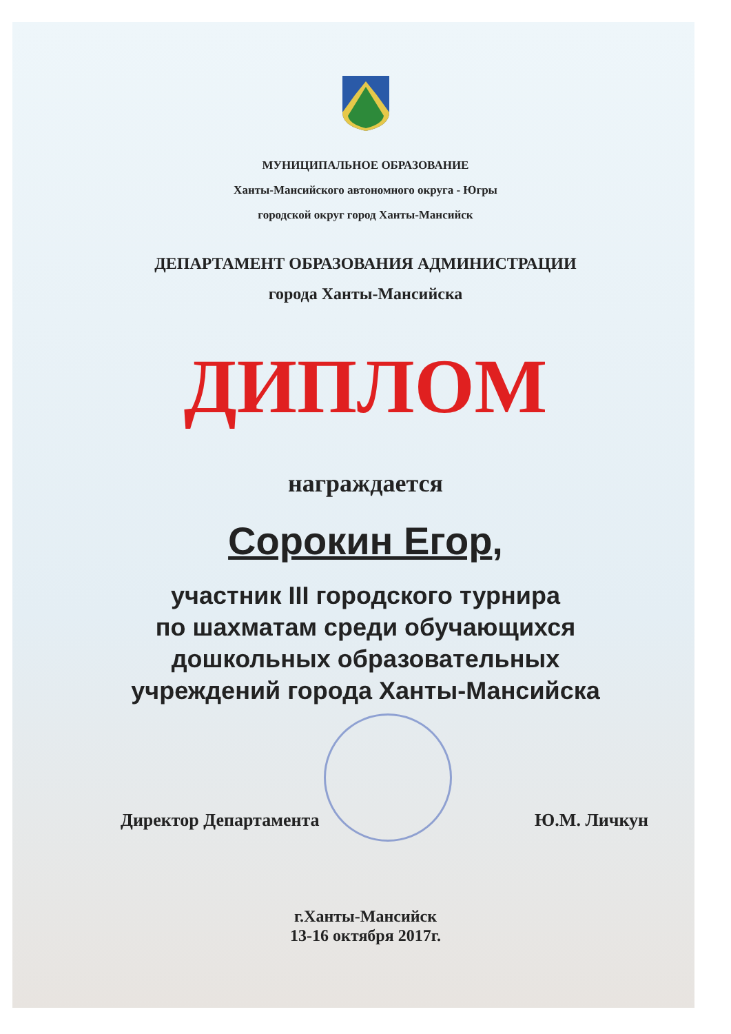МУНИЦИПАЛЬНОЕ ОБРАЗОВАНИЕ
Ханты-Мансийского автономного округа - Югры
городской округ город Ханты-Мансийск
ДЕПАРТАМЕНТ ОБРАЗОВАНИЯ АДМИНИСТРАЦИИ
города Ханты-Мансийска
ДИПЛОМ
награждается
Сорокин Егор,
участник III городского турнира
по шахматам среди обучающихся
дошкольных образовательных
учреждений города Ханты-Мансийска
Директор Департамента Ю.М. Личкун
г.Ханты-Мансийск
13-16 октября 2017г.